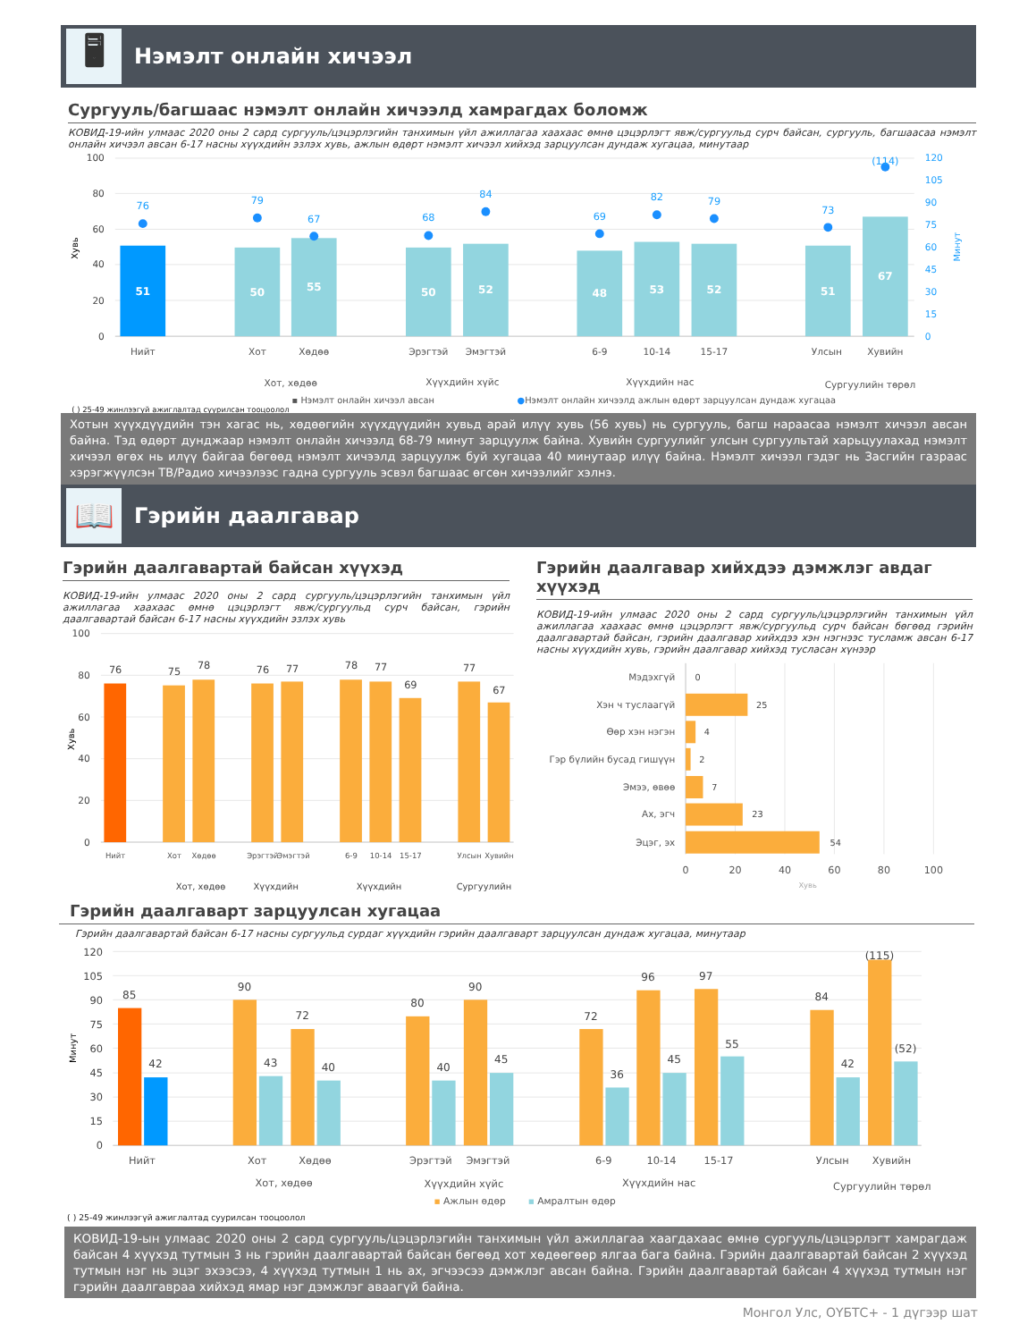🖥
Нэмэлт онлайн хичээл
Сургууль/багшаас нэмэлт онлайн хичээлд хамрагдах боломж
КОВИД-19-ийн улмаас 2020 оны 2 сард сургууль/цэцэрлэгийн танхимын үйл ажиллагаа хаахаас өмнө цэцэрлэгт явж/сургуульд сурч байсан, сургууль, багшаасаа нэмэлт онлайн хичээл авсан 6-17 насны хүүхдийн эзлэх хувь, ажлын өдөрт нэмэлт хичээл хийхэд зарцуулсан дундаж хугацаа, минутаар
100
80
60
40
20
0
120
105
90
75
60
45
30
15
0
Хувь
Минут
51
50
55
50
52
48
53
52
51
67
76
79
67
68
84
69
82
79
73
(114)
Нийт
Хот
Хөдөө
Эрэгтэй
Эмэгтэй
6-9
10-14
15-17
Улсын
Хувийн
Хот, хөдөө
Хүүхдийн хүйс
Хүүхдийн нас
Сургуулийн төрөл
▪ Нэмэлт онлайн хичээл авсан
●Нэмэлт онлайн хичээлд ажлын өдөрт зарцуулсан дундаж хугацаа
( ) 25-49 жинлээгүй ажиглалтад суурилсан тооцоолол
Хотын хүүхдүүдийн тэн хагас нь, хөдөөгийн хүүхдүүдийн хувьд арай илүү хувь (56 хувь) нь сургууль, багш нараасаа нэмэлт хичээл авсан байна. Тэд өдөрт дунджаар нэмэлт онлайн хичээлд 68-79 минут зарцуулж байна. Хувийн сургуулийг улсын сургуультай харьцуулахад нэмэлт хичээл өгөх нь илүү байгаа бөгөөд нэмэлт хичээлд зарцуулж буй хугацаа 40 минутаар илүү байна. Нэмэлт хичээл гэдэг нь Засгийн газраас хэрэгжүүлсэн ТВ/Радио хичээлээс гадна сургууль эсвэл багшаас өгсөн хичээлийг хэлнэ.
📖
Гэрийн даалгавар
Гэрийн даалгавартай байсан хүүхэд
КОВИД-19-ийн улмаас 2020 оны 2 сард сургууль/цэцэрлэгийн танхимын үйл ажиллагаа хаахаас өмнө цэцэрлэгт явж/сургуульд сурч байсан, гэрийн даалгавартай байсан 6-17 насны хүүхдийн эзлэх хувь
100
80
60
40
20
0
Хувь
76
75
78
76
77
78
77
69
77
67
Нийт
Хот
Хөдөө
Эрэгтэй
Эмэгтэй
6-9
10-14
15-17
Улсын
Хувийн
Хот, хөдөө
Хүүхдийн
Хүүхдийн
Сургуулийн
Гэрийн даалгавар хийхдээ дэмжлэг авдаг хүүхэд
КОВИД-19-ийн улмаас 2020 оны 2 сард сургууль/цэцэрлэгийн танхимын үйл ажиллагаа хаахаас өмнө цэцэрлэгт явж/сургуульд сурч байсан бөгөөд гэрийн даалгавартай байсан, гэрийн даалгавар хийхдээ хэн нэгнээс тусламж авсан 6-17 насны хүүхдийн хувь, гэрийн даалгавар хийхэд тусласан хүнээр
Мэдэхгүй
Хэн ч туслаагүй
Өөр хэн нэгэн
Гэр бүлийн бусад гишүүн
Эмээ, өвөө
Ах, эгч
Эцэг, эх
0
25
4
2
7
23
54
0
20
40
60
80
100
Хувь
Гэрийн даалгаварт зарцуулсан хугацаа
Гэрийн даалгавартай байсан 6-17 насны сургуульд сурдаг хүүхдийн гэрийн даалгаварт зарцуулсан дундаж хугацаа, минутаар
120
105
90
75
60
45
30
15
0
Минут
85
42
90
43
72
40
80
40
90
45
72
36
96
45
97
55
84
42
(115)
(52)
Нийт
Хот
Хөдөө
Эрэгтэй
Эмэгтэй
6-9
10-14
15-17
Улсын
Хувийн
Хот, хөдөө
Хүүхдийн хүйс
Хүүхдийн нас
Сургуулийн төрөл
▪ Ажлын өдөр
▪ Амралтын өдөр
( ) 25-49 жинлээгүй ажиглалтад суурилсан тооцоолол
КОВИД-19-ын улмаас 2020 оны 2 сард сургууль/цэцэрлэгийн танхимын үйл ажиллагаа хаагдахаас өмнө сургууль/цэцэрлэгт хамрагдаж байсан 4 хүүхэд тутмын 3 нь гэрийн даалгавартай байсан бөгөөд хот хөдөөгөөр ялгаа бага байна. Гэрийн даалгавартай байсан 2 хүүхэд тутмын нэг нь эцэг эхээсээ, 4 хүүхэд тутмын 1 нь ах, эгчээсээ дэмжлэг авсан байна. Гэрийн даалгавартай байсан 4 хүүхэд тутмын нэг гэрийн даалгавраа хийхэд ямар нэг дэмжлэг аваагүй байна.
Монгол Улс, ОҮБТС+ - 1 дүгээр шат